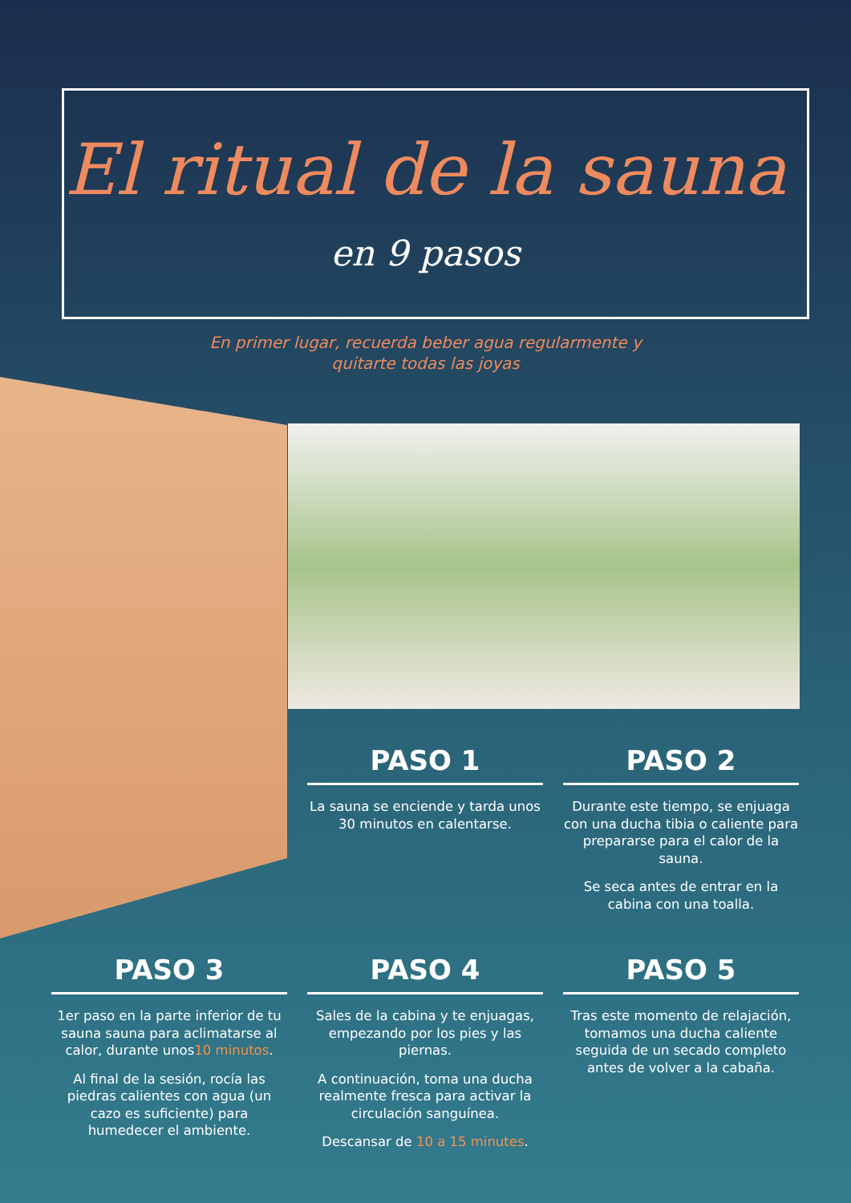El ritual de la sauna
en 9 pasos
En primer lugar, recuerda beber agua regularmente y
quitarte todas las joyas
PASO 1
La sauna se enciende y tarda unos 30 minutos en calentarse.
PASO 2
Durante este tiempo, se enjuaga con una ducha tibia o caliente para prepararse para el calor de la sauna.
Se seca antes de entrar en la cabina con una toalla.
PASO 3
1er paso en la parte inferior de tu sauna sauna para aclimatarse al calor, durante unos10 minutos.
Al final de la sesión, rocía las piedras calientes con agua (un cazo es suficiente) para humedecer el ambiente.
PASO 4
Sales de la cabina y te enjuagas, empezando por los pies y las piernas.
A continuación, toma una ducha realmente fresca para activar la circulación sanguínea.
Descansar de 10 a 15 minutes.
PASO 5
Tras este momento de relajación, tomamos una ducha caliente seguida de un secado completo antes de volver a la cabaña.